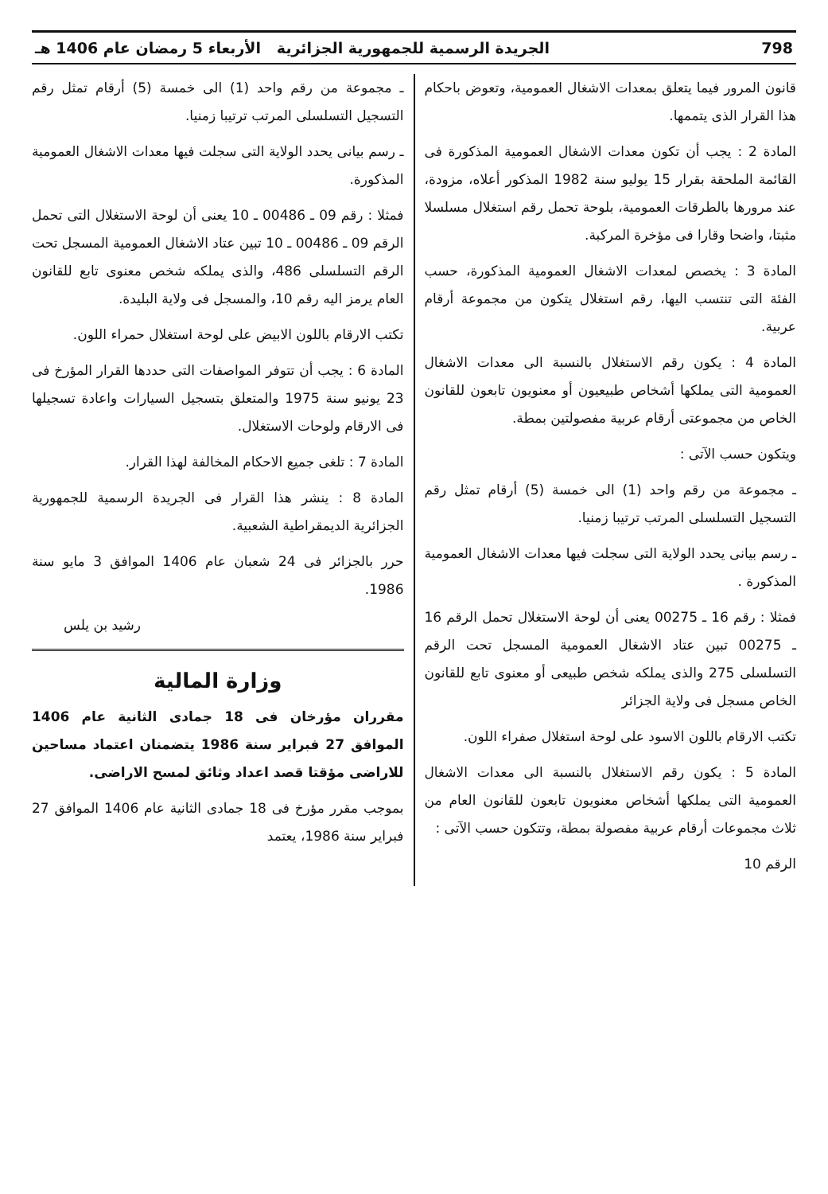798 الجريدة الرسمية للجمهورية الجزائرية الأربعاء 5 رمضان عام 1406 هـ
قانون المرور فيما يتعلق بمعدات الاشغال العمومية، وتعوض باحكام هذا القرار الذى يتممها.
المادة 2 : يجب أن تكون معدات الاشغال العمومية المذكورة فى القائمة الملحقة بقرار 15 يوليو سنة 1982 المذكور أعلاه، مزودة، عند مرورها بالطرقات العمومية، بلوحة تحمل رقم استغلال مسلسلا مثبتا، واضحا وقارا فى مؤخرة المركبة.
المادة 3 : يخصص لمعدات الاشغال العمومية المذكورة، حسب الفئة التى تنتسب اليها، رقم استغلال يتكون من مجموعة أرقام عربية.
المادة 4 : يكون رقم الاستغلال بالنسبة الى معدات الاشغال العمومية التى يملكها أشخاص طبيعيون أو معنويون تابعون للقانون الخاص من مجموعتى أرقام عربية مفصولتين بمطة.
ويتكون حسب الآتى :
ـ مجموعة من رقم واحد (1) الى خمسة (5) أرقام تمثل رقم التسجيل التسلسلى المرتب ترتيبا زمنيا.
ـ رسم بيانى يحدد الولاية التى سجلت فيها معدات الاشغال العمومية المذكورة .
فمثلا : رقم 16 ـ 00275 يعنى أن لوحة الاستغلال تحمل الرقم 16 ـ 00275 تبين عتاد الاشغال العمومية المسجل تحت الرقم التسلسلى 275 والذى يملكه شخص طبيعى أو معنوى تابع للقانون الخاص مسجل فى ولاية الجزائر
تكتب الارقام باللون الاسود على لوحة استغلال صفراء اللون.
المادة 5 : يكون رقم الاستغلال بالنسبة الى معدات الاشغال العمومية التى يملكها أشخاص معنويون تابعون للقانون العام من ثلاث مجموعات أرقام عربية مفصولة بمطة، وتتكون حسب الآتى :
الرقم 10
ـ مجموعة من رقم واحد (1) الى خمسة (5) أرقام تمثل رقم التسجيل التسلسلى المرتب ترتيبا زمنيا.
ـ رسم بيانى يحدد الولاية التى سجلت فيها معدات الاشغال العمومية المذكورة.
فمثلا : رقم 09 ـ 00486 ـ 10 يعنى أن لوحة الاستغلال التى تحمل الرقم 09 ـ 00486 ـ 10 تبين عتاد الاشغال العمومية المسجل تحت الرقم التسلسلى 486، والذى يملكه شخص معنوى تابع للقانون العام يرمز اليه رقم 10، والمسجل فى ولاية البليدة.
تكتب الارقام باللون الابيض على لوحة استغلال حمراء اللون.
المادة 6 : يجب أن تتوفر المواصفات التى حددها القرار المؤرخ فى 23 يونيو سنة 1975 والمتعلق بتسجيل السيارات واعادة تسجيلها فى الارقام ولوحات الاستغلال.
المادة 7 : تلغى جميع الاحكام المخالفة لهذا القرار.
المادة 8 : ينشر هذا القرار فى الجريدة الرسمية للجمهورية الجزائرية الديمقراطية الشعبية.
حرر بالجزائر فى 24 شعبان عام 1406 الموافق 3 مايو سنة 1986.
رشيد بن يلس
وزارة المالية
مقرران مؤرخان فى 18 جمادى الثانية عام 1406 الموافق 27 فبراير سنة 1986 يتضمنان اعتماد مساحين للاراضى مؤقتا قصد اعداد وثائق لمسح الاراضى.
بموجب مقرر مؤرخ فى 18 جمادى الثانية عام 1406 الموافق 27 فبراير سنة 1986، يعتمد